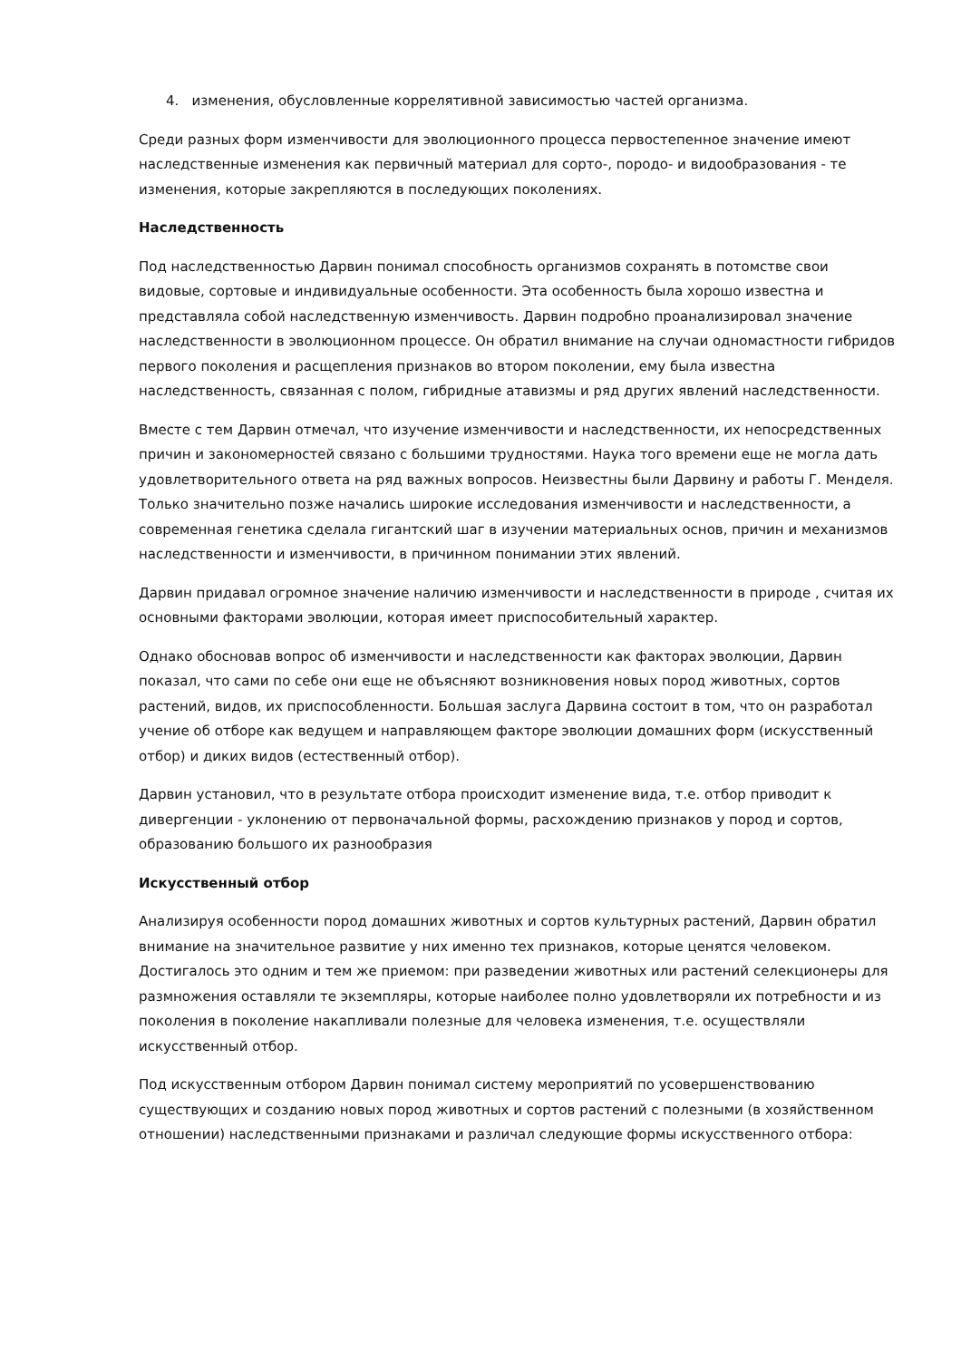4. изменения, обусловленные коррелятивной зависимостью частей организма.
Среди разных форм изменчивости для эволюционного процесса первостепенное значение имеют наследственные изменения как первичный материал для сорто-, породо- и видообразования - те изменения, которые закрепляются в последующих поколениях.
Наследственность
Под наследственностью Дарвин понимал способность организмов сохранять в потомстве свои видовые, сортовые и индивидуальные особенности. Эта особенность была хорошо известна и представляла собой наследственную изменчивость. Дарвин подробно проанализировал значение наследственности в эволюционном процессе. Он обратил внимание на случаи одномастности гибридов первого поколения и расщепления признаков во втором поколении, ему была известна наследственность, связанная с полом, гибридные атавизмы и ряд других явлений наследственности.
Вместе с тем Дарвин отмечал, что изучение изменчивости и наследственности, их непосредственных причин и закономерностей связано с большими трудностями. Наука того времени еще не могла дать удовлетворительного ответа на ряд важных вопросов. Неизвестны были Дарвину и работы Г. Менделя. Только значительно позже начались широкие исследования изменчивости и наследственности, а современная генетика сделала гигантский шаг в изучении материальных основ, причин и механизмов наследственности и изменчивости, в причинном понимании этих явлений.
Дарвин придавал огромное значение наличию изменчивости и наследственности в природе , считая их основными факторами эволюции, которая имеет приспособительный характер.
Однако обосновав вопрос об изменчивости и наследственности как факторах эволюции, Дарвин показал, что сами по себе они еще не объясняют возникновения новых пород животных, сортов растений, видов, их приспособленности. Большая заслуга Дарвина состоит в том, что он разработал учение об отборе как ведущем и направляющем факторе эволюции домашних форм (искусственный отбор) и диких видов (естественный отбор).
Дарвин установил, что в результате отбора происходит изменение вида, т.е. отбор приводит к дивергенции - уклонению от первоначальной формы, расхождению признаков у пород и сортов, образованию большого их разнообразия
Искусственный отбор
Анализируя особенности пород домашних животных и сортов культурных растений, Дарвин обратил внимание на значительное развитие у них именно тех признаков, которые ценятся человеком. Достигалось это одним и тем же приемом: при разведении животных или растений селекционеры для размножения оставляли те экземпляры, которые наиболее полно удовлетворяли их потребности и из поколения в поколение накапливали полезные для человека изменения, т.е. осуществляли искусственный отбор.
Под искусственным отбором Дарвин понимал систему мероприятий по усовершенствованию существующих и созданию новых пород животных и сортов растений с полезными (в хозяйственном отношении) наследственными признаками и различал следующие формы искусственного отбора: